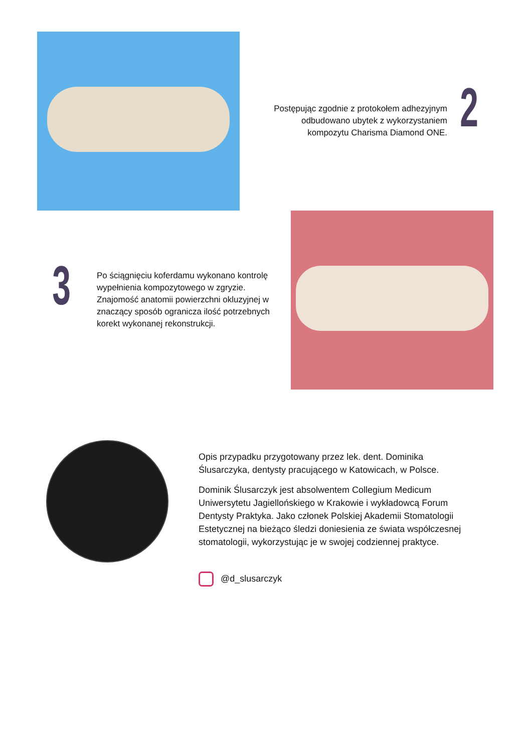Postępując zgodnie z protokołem adhezyjnym odbudowano ubytek z wykorzystaniem kompozytu Charisma Diamond ONE.
2
3
Po ściągnięciu koferdamu wykonano kontrolę wypełnienia kompozytowego w zgryzie. Znajomość anatomii powierzchni okluzyjnej w znaczący sposób ogranicza ilość potrzebnych korekt wykonanej rekonstrukcji.
Opis przypadku przygotowany przez lek. dent. Dominika Ślusarczyka, dentysty pracującego w Katowicach, w Polsce.
Dominik Ślusarczyk jest absolwentem Collegium Medicum Uniwersytetu Jagiellońskiego w Krakowie i wykładowcą Forum Dentysty Praktyka. Jako członek Polskiej Akademii Stomatologii Estetycznej na bieżąco śledzi doniesienia ze świata współczesnej stomatologii, wykorzystując je w swojej codziennej praktyce.
@d_slusarczyk